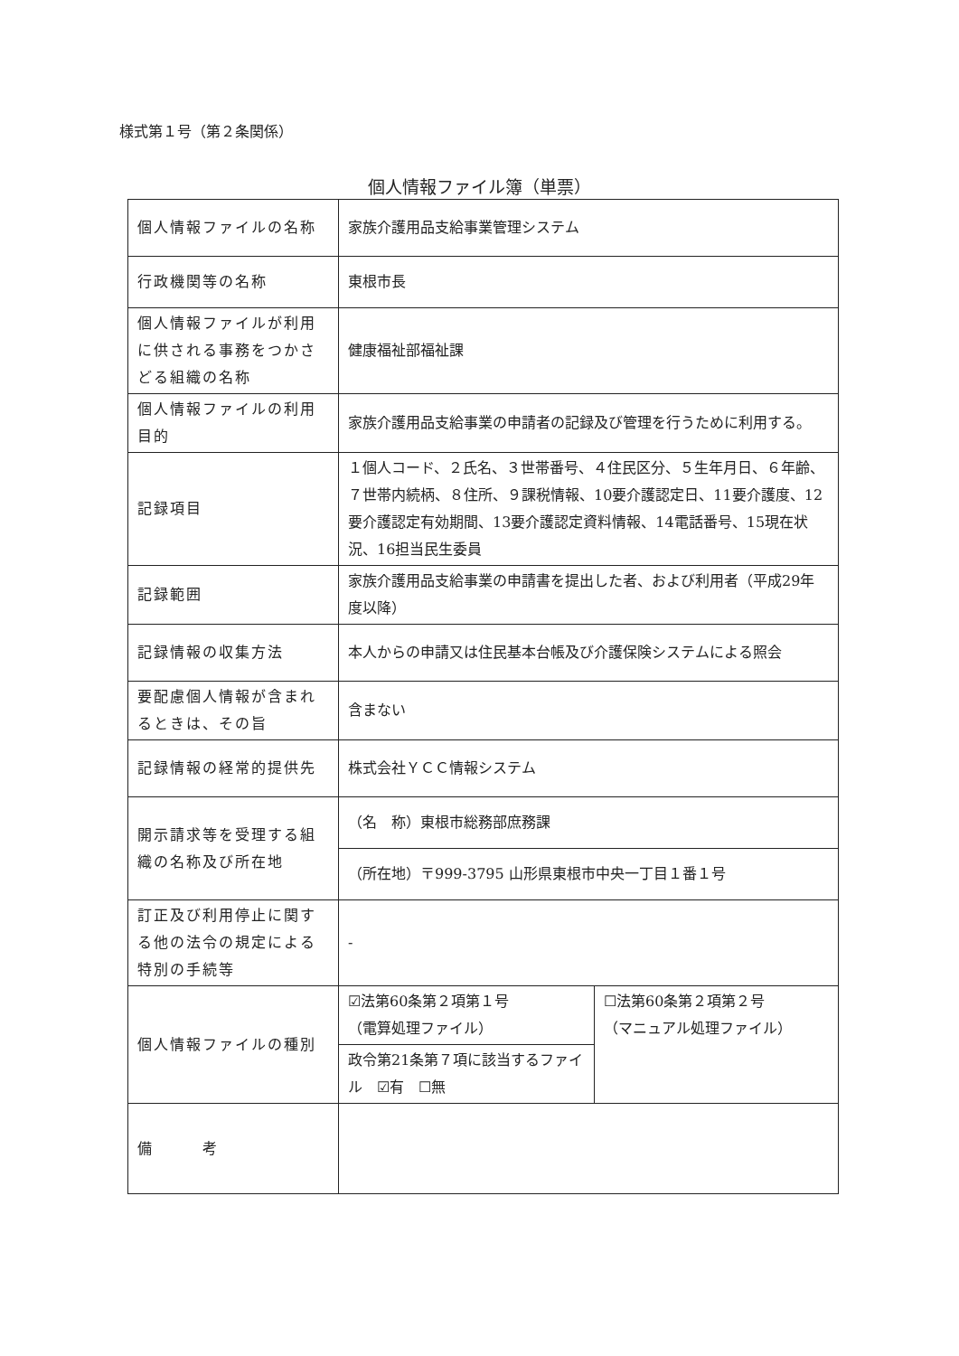様式第１号（第２条関係）
個人情報ファイル簿（単票）
| 個人情報ファイルの名称 | 家族介護用品支給事業管理システム | |
| 行政機関等の名称 | 東根市長 | |
| 個人情報ファイルが利用に供される事務をつかさどる組織の名称 | 健康福祉部福祉課 | |
| 個人情報ファイルの利用目的 | 家族介護用品支給事業の申請者の記録及び管理を行うために利用する。 | |
| 記録項目 | １個人コード、２氏名、３世帯番号、４住民区分、５生年月日、６年齢、７世帯内続柄、８住所、９課税情報、10要介護認定日、11要介護度、12要介護認定有効期間、13要介護認定資料情報、14電話番号、15現在状況、16担当民生委員 | |
| 記録範囲 | 家族介護用品支給事業の申請書を提出した者、および利用者（平成29年度以降） | |
| 記録情報の収集方法 | 本人からの申請又は住民基本台帳及び介護保険システムによる照会 | |
| 要配慮個人情報が含まれるときは、その旨 | 含まない | |
| 記録情報の経常的提供先 | 株式会社ＹＣＣ情報システム | |
| 開示請求等を受理する組織の名称及び所在地 | （名 称）東根市総務部庶務課 | |
| | （所在地）〒999-3795 山形県東根市中央一丁目１番１号 | |
| 訂正及び利用停止に関する他の法令の規定による特別の手続等 | - | |
| 個人情報ファイルの種別 | ☑法第60条第２項第１号 （電算処理ファイル） | ☐法第60条第２項第２号 （マニュアル処理ファイル） |
| | 政令第21条第７項に該当するファイル ☑有 ☐無 | |
| 備 考 | | |